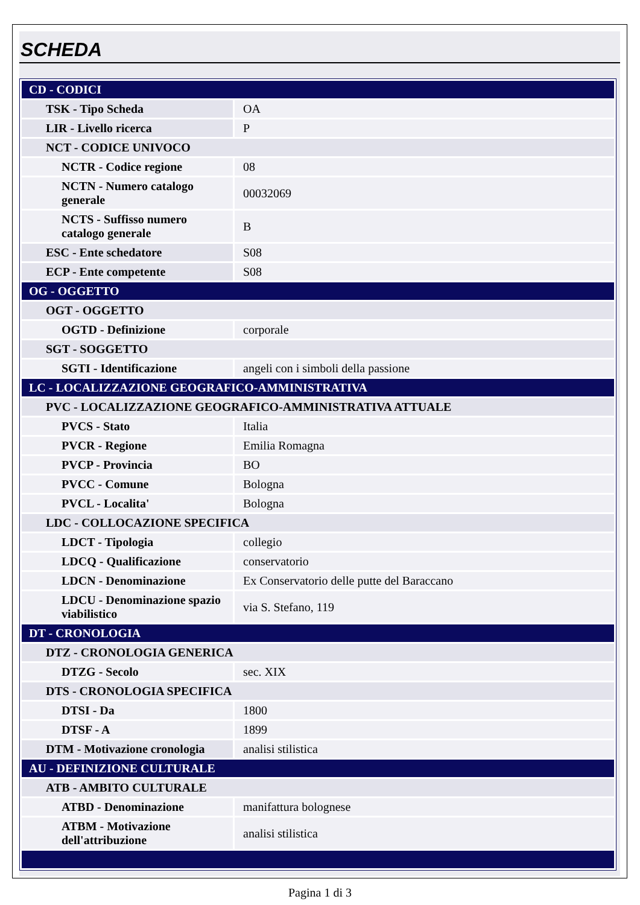SCHEDA
| CD - CODICI | |
| TSK - Tipo Scheda | OA |
| LIR - Livello ricerca | P |
| NCT - CODICE UNIVOCO | |
| NCTR - Codice regione | 08 |
| NCTN - Numero catalogo generale | 00032069 |
| NCTS - Suffisso numero catalogo generale | B |
| ESC - Ente schedatore | S08 |
| ECP - Ente competente | S08 |
| OG - OGGETTO | |
| OGT - OGGETTO | |
| OGTD - Definizione | corporale |
| SGT - SOGGETTO | |
| SGTI - Identificazione | angeli con i simboli della passione |
| LC - LOCALIZZAZIONE GEOGRAFICO-AMMINISTRATIVA | |
| PVC - LOCALIZZAZIONE GEOGRAFICO-AMMINISTRATIVA ATTUALE | |
| PVCS - Stato | Italia |
| PVCR - Regione | Emilia Romagna |
| PVCP - Provincia | BO |
| PVCC - Comune | Bologna |
| PVCL - Localita' | Bologna |
| LDC - COLLOCAZIONE SPECIFICA | |
| LDCT - Tipologia | collegio |
| LDCQ - Qualificazione | conservatorio |
| LDCN - Denominazione | Ex Conservatorio delle putte del Baraccano |
| LDCU - Denominazione spazio viabilistico | via S. Stefano, 119 |
| DT - CRONOLOGIA | |
| DTZ - CRONOLOGIA GENERICA | |
| DTZG - Secolo | sec. XIX |
| DTS - CRONOLOGIA SPECIFICA | |
| DTSI - Da | 1800 |
| DTSF - A | 1899 |
| DTM - Motivazione cronologia | analisi stilistica |
| AU - DEFINIZIONE CULTURALE | |
| ATB - AMBITO CULTURALE | |
| ATBD - Denominazione | manifattura bolognese |
| ATBM - Motivazione dell'attribuzione | analisi stilistica |
Pagina 1 di 3